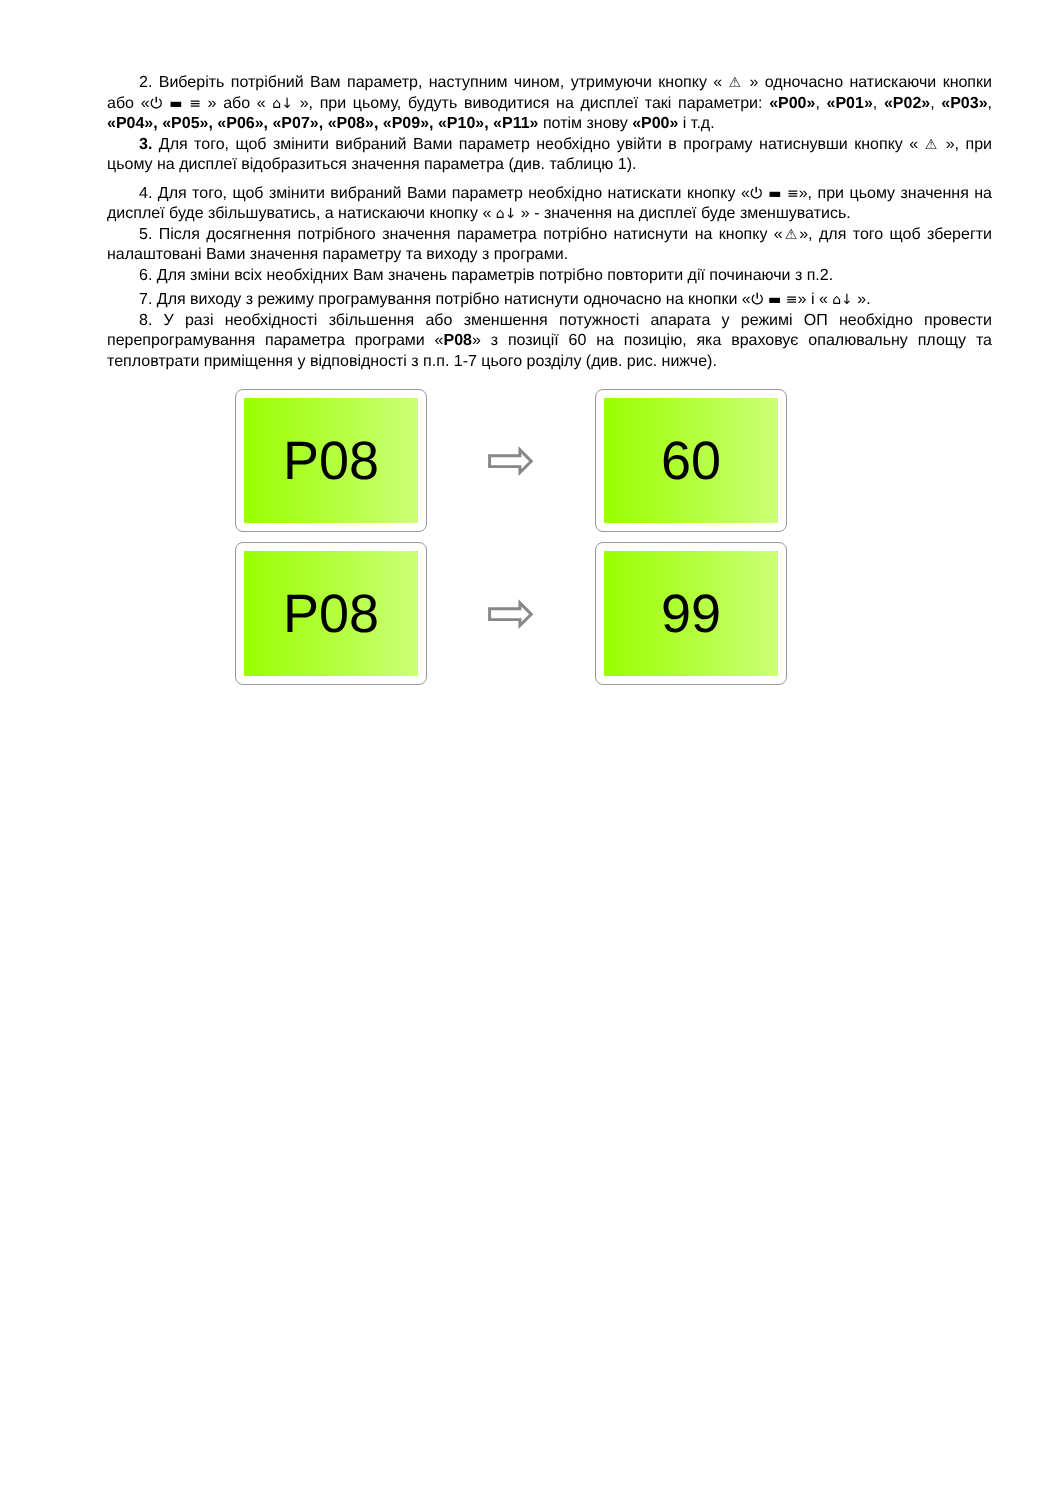2. Виберіть потрібний Вам параметр, наступним чином, утримуючи кнопку « ⚠ » одночасно натискаючи кнопки або «⏻ ▬ ≡ » або « ⌂↓ », при цьому, будуть виводитися на дисплеї такі параметри: «P00», «P01», «P02», «P03», «P04», «P05», «P06», «P07», «P08», «P09», «P10», «P11» потім знову «P00» і т.д.
3. Для того, щоб змінити вибраний Вами параметр необхідно увійти в програму натиснувши кнопку « ⚠ », при цьому на дисплеї відобразиться значення параметра (див. таблицю 1).
4. Для того, щоб змінити вибраний Вами параметр необхідно натискати кнопку «⏻ ▬ ≡», при цьому значення на дисплеї буде збільшуватись, а натискаючи кнопку « ⌂↓ » - значення на дисплеї буде зменшуватись.
5. Після досягнення потрібного значення параметра потрібно натиснути на кнопку «⚠», для того щоб зберегти налаштовані Вами значення параметру та виходу з програми.
6. Для зміни всіх необхідних Вам значень параметрів потрібно повторити дії починаючи з п.2.
7. Для виходу з режиму програмування потрібно натиснути одночасно на кнопки «⏻ ▬ ≡» і « ⌂↓ ».
8. У разі необхідності збільшення або зменшення потужності апарата у режимі ОП необхідно провести перепрограмування параметра програми «P08» з позиції 60 на позицію, яка враховує опалювальну площу та тепловтрати приміщення у відповідності з п.п. 1-7 цього розділу (див. рис. нижче).
P08
⇨
60
P08
⇨
99